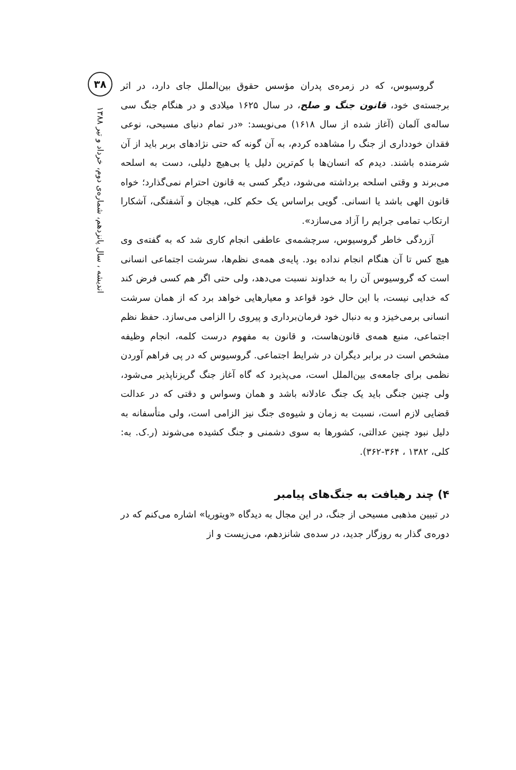۳۸
اندیشه ، سال پانزدهم، شماره‌ی دوم، خرداد و تیر ۱۳۸۸
گروسیوس، که در زمره‌ی پدران مؤسس حقوق بین‌الملل جای دارد، در اثر برجسته‌ی خود، قانون جنگ و صلح، در سال ۱۶۲۵ میلادی و در هنگام جنگ سی ساله‌ی آلمان (آغاز شده از سال ۱۶۱۸) می‌نویسد: «در تمام دنیای مسیحی، نوعی فقدان خودداری از جنگ را مشاهده کردم، به آن گونه که حتی نژادهای بربر باید از آن شرمنده باشند. دیدم که انسان‌ها با کم‌ترین دلیل یا بی‌هیچ دلیلی، دست به اسلحه می‌برند و وقتی اسلحه برداشته می‌شود، دیگر کسی به قانون احترام نمی‌گذارد؛ خواه قانون الهی باشد یا انسانی. گویی براساس یک حکم کلی، هیجان و آشفتگی، آشکارا ارتکاب تمامی جرایم را آزاد می‌سازد».
آزردگی خاطر گروسیوس، سرچشمه‌ی عاطفی انجام کاری شد که به گفته‌ی وی هیچ کس تا آن هنگام انجام نداده بود. پایه‌ی همه‌ی نظم‌ها، سرشت اجتماعی انسانی است که گروسیوس آن را به خداوند نسبت می‌دهد، ولی حتی اگر هم کسی فرض کند که خدایی نیست، با این حال خود قواعد و معیارهایی خواهد برد که از همان سرشت انسانی برمی‌خیزد و به دنبال خود فرمان‌برداری و پیروی را الزامی می‌سازد. حفظ نظم اجتماعی، منبع همه‌ی قانون‌هاست، و قانون به مفهوم درست کلمه، انجام وظیفه مشخص است در برابر دیگران در شرایط اجتماعی. گروسیوس که در پی فراهم آوردن نظمی برای جامعه‌ی بین‌الملل است، می‌پذیرد که گاه آغاز جنگ گریزناپذیر می‌شود، ولی چنین جنگی باید یک جنگ عادلانه باشد و همان وسواس و دقتی که در عدالت قضایی لازم است، نسبت به زمان و شیوه‌ی جنگ نیز الزامی است، ولی متأسفانه به دلیل نبود چنین عدالتی، کشورها به سوی دشمنی و جنگ کشیده می‌شوند (ر.ک. به: کلی، ۱۳۸۲ ، ۳۶۴-۳۶۲).
۴) چند رهیافت به جنگ‌های پیامبر
در تبیین مذهبی مسیحی از جنگ، در این مجال به دیدگاه «ویتوریا» اشاره می‌کنم که در دوره‌ی گذار به روزگار جدید، در سده‌ی شانزدهم، می‌زیست و از